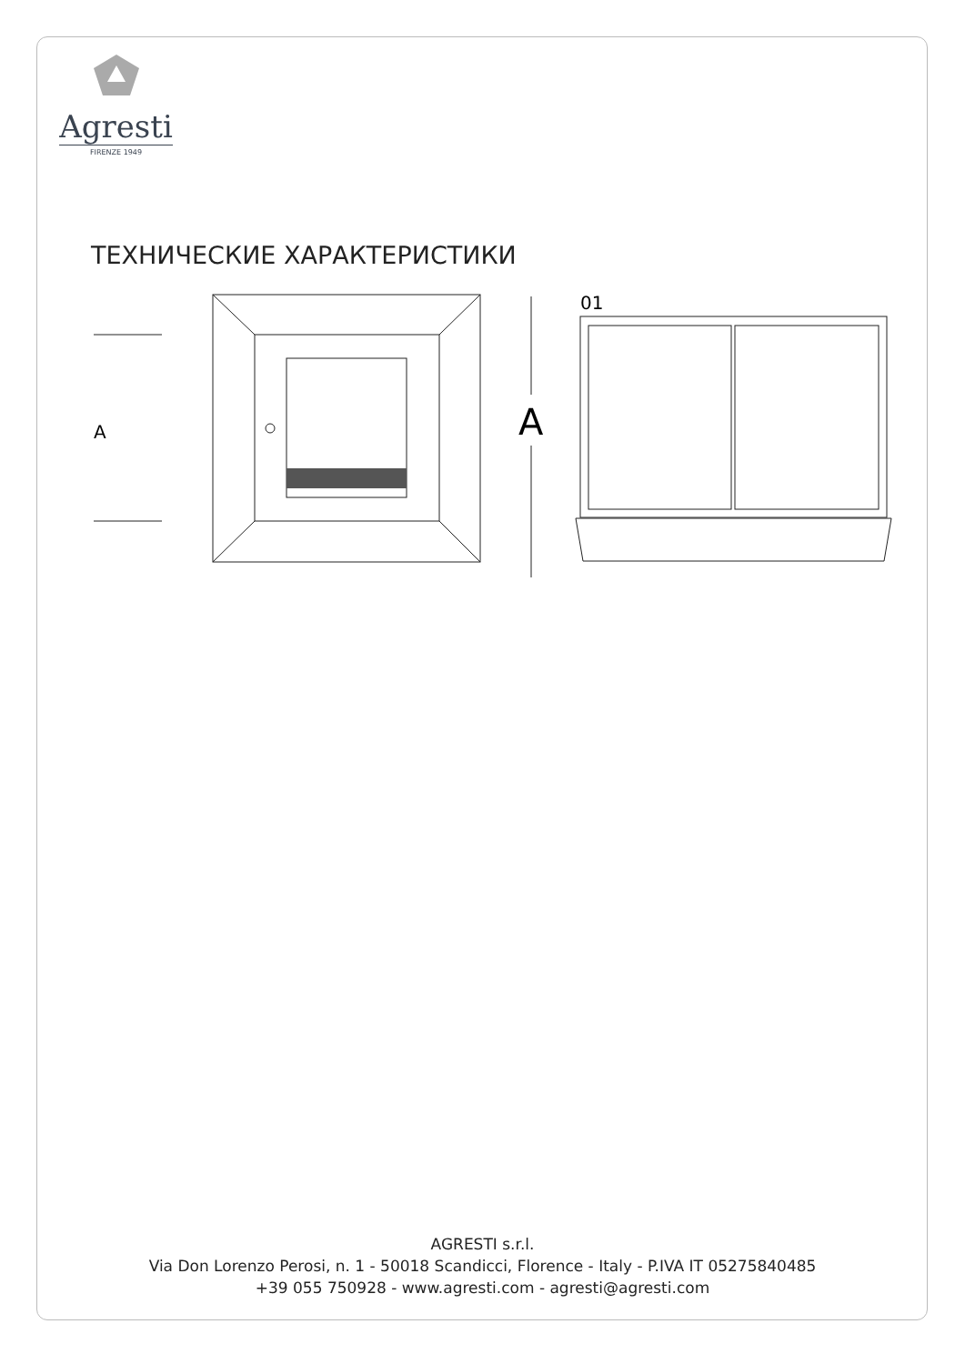Agresti
FIRENZE 1949
ТЕХНИЧЕСКИЕ ХАРАКТЕРИСТИКИ
A
A
01
AGRESTI s.r.l.
Via Don Lorenzo Perosi, n. 1 - 50018 Scandicci, Florence - Italy - P.IVA IT 05275840485
+39 055 750928 - www.agresti.com - agresti@agresti.com